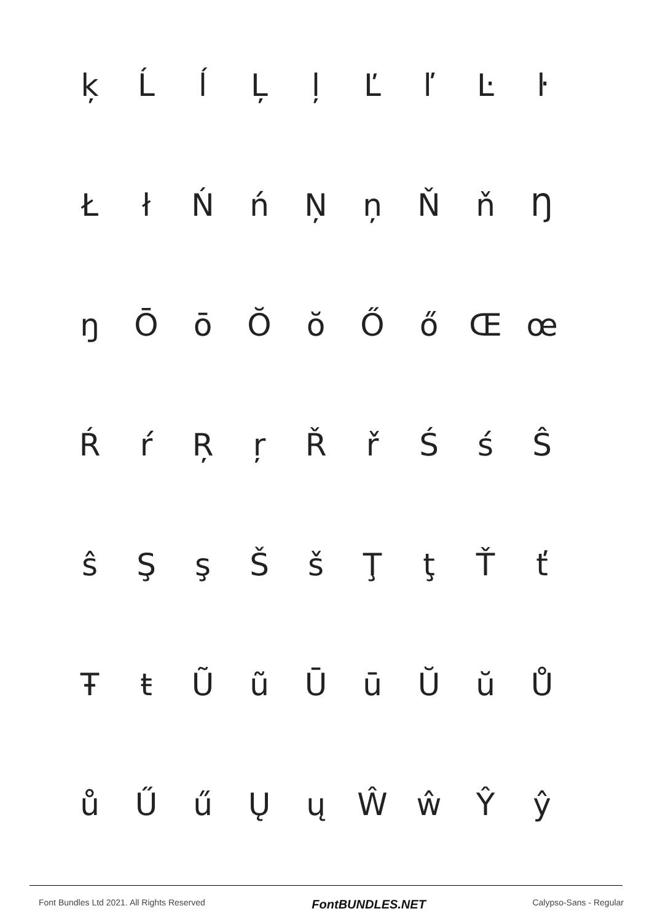ķ Ĺ ĺ Ļ ļ Ľ ľ Ŀ ŀ
Ł ł Ń ń Ņ ņ Ň ň Ŋ
ŋ Ō ō Ŏ ŏ Ő ő Œ œ
Ŕ ŕ Ŗ ŗ Ř ř Ś ś Ŝ
ŝ Ş ş Š š Ţ ţ Ť ť
Ŧ ŧ Ũ ũ Ū ū Ŭ ŭ Ů
ů Ű ű Ų ų Ŵ ŵ Ŷ ŷ
Font Bundles Ltd 2021. All Rights Reserved FontBUNDLES.NET Calypso-Sans - Regular